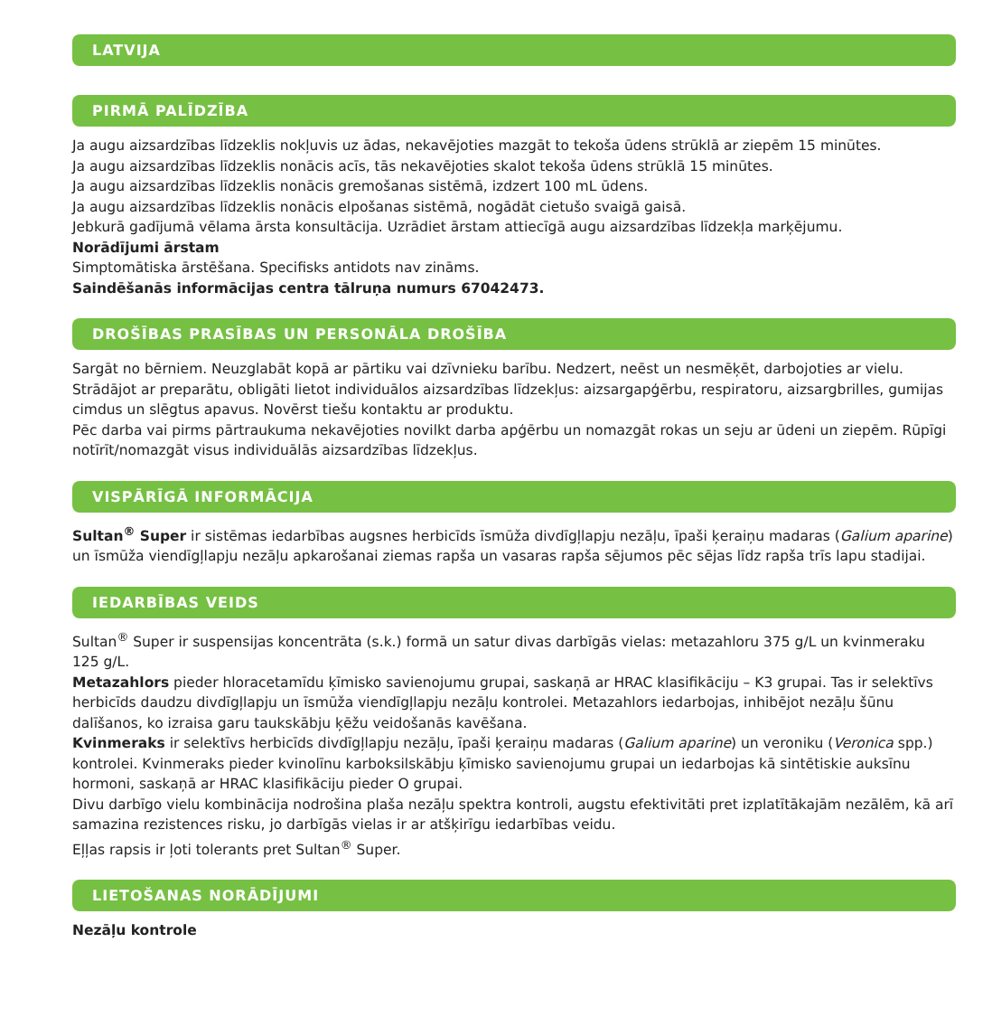LATVIJA
PIRMĀ PALĪDZĪBA
Ja augu aizsardzības līdzeklis nokļuvis uz ādas, nekavējoties mazgāt to tekoša ūdens strūklā ar ziepēm 15 minūtes.
Ja augu aizsardzības līdzeklis nonācis acīs, tās nekavējoties skalot tekoša ūdens strūklā 15 minūtes.
Ja augu aizsardzības līdzeklis nonācis gremošanas sistēmā, izdzert 100 mL ūdens.
Ja augu aizsardzības līdzeklis nonācis elpošanas sistēmā, nogādāt cietušo svaigā gaisā.
Jebkurā gadījumā vēlama ārsta konsultācija. Uzrādiet ārstam attiecīgā augu aizsardzības līdzekļa marķējumu.
Norādījumi ārstam
Simptomātiska ārstēšana. Specifisks antidots nav zināms.
Saindēšanās informācijas centra tālruņa numurs 67042473.
DROŠĪBAS PRASĪBAS UN PERSONĀLA DROŠĪBA
Sargāt no bērniem. Neuzglabāt kopā ar pārtiku vai dzīvnieku barību. Nedzert, neēst un nesmēķēt, darbojoties ar vielu.
Strādājot ar preparātu, obligāti lietot individuālos aizsardzības līdzekļus: aizsargapģērbu, respiratoru, aizsargbrilles, gumijas cimdus un slēgtus apavus. Novērst tiešu kontaktu ar produktu.
Pēc darba vai pirms pārtraukuma nekavējoties novilkt darba apģērbu un nomazgāt rokas un seju ar ūdeni un ziepēm. Rūpīgi notīrīt/nomazgāt visus individuālās aizsardzības līdzekļus.
VISPĀRĪGĀ INFORMĀCIJA
Sultan<sup>®</sup> Super ir sistēmas iedarbības augsnes herbicīds īsmūža divdīgļlapju nezāļu, īpaši ķeraiņu madaras (Galium aparine) un īsmūža viendīgļlapju nezāļu apkarošanai ziemas rapša un vasaras rapša sējumos pēc sējas līdz rapša trīs lapu stadijai.
IEDARBĪBAS VEIDS
Sultan<sup>®</sup> Super ir suspensijas koncentrāta (s.k.) formā un satur divas darbīgās vielas: metazahloru 375 g/L un kvinmeraku 125 g/L.
Metazahlors pieder hloracetamīdu ķīmisko savienojumu grupai, saskaņā ar HRAC klasifikāciju – K3 grupai. Tas ir selektīvs herbicīds daudzu divdīgļlapju un īsmūža viendīgļlapju nezāļu kontrolei. Metazahlors iedarbojas, inhibējot nezāļu šūnu dalīšanos, ko izraisa garu taukskābju ķēžu veidošanās kavēšana.
Kvinmeraks ir selektīvs herbicīds divdīgļlapju nezāļu, īpaši ķeraiņu madaras (Galium aparine) un veroniku (Veronica spp.) kontrolei. Kvinmeraks pieder kvinolīnu karboksilskābju ķīmisko savienojumu grupai un iedarbojas kā sintētiskie auksīnu hormoni, saskaņā ar HRAC klasifikāciju pieder O grupai.
Divu darbīgo vielu kombinācija nodrošina plaša nezāļu spektra kontroli, augstu efektivitāti pret izplatītākajām nezālēm, kā arī samazina rezistences risku, jo darbīgās vielas ir ar atšķirīgu iedarbības veidu.
Eļļas rapsis ir ļoti tolerants pret Sultan<sup>®</sup> Super.
LIETOŠANAS NORĀDĪJUMI
Nezāļu kontrole